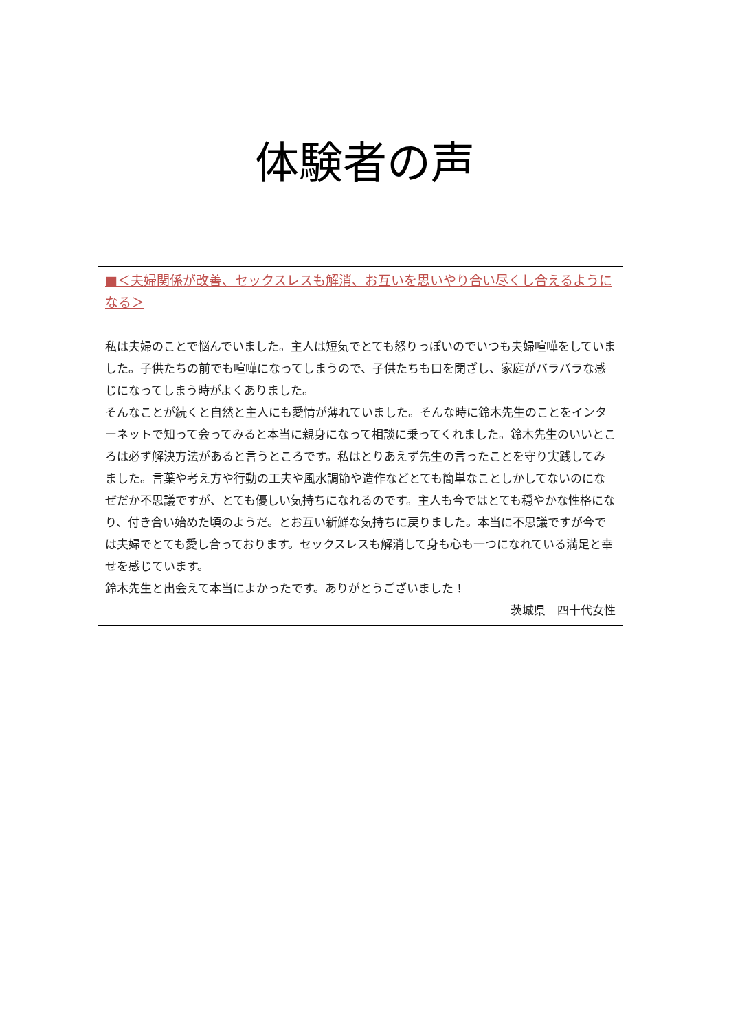体験者の声
■＜夫婦関係が改善、セックスレスも解消、お互いを思いやり合い尽くし合えるようになる＞
私は夫婦のことで悩んでいました。主人は短気でとても怒りっぽいのでいつも夫婦喧嘩をしていました。子供たちの前でも喧嘩になってしまうので、子供たちも口を閉ざし、家庭がバラバラな感じになってしまう時がよくありました。
そんなことが続くと自然と主人にも愛情が薄れていました。そんな時に鈴木先生のことをインターネットで知って会ってみると本当に親身になって相談に乗ってくれました。鈴木先生のいいところは必ず解決方法があると言うところです。私はとりあえず先生の言ったことを守り実践してみました。言葉や考え方や行動の工夫や風水調節や造作などとても簡単なことしかしてないのになぜだか不思議ですが、とても優しい気持ちになれるのです。主人も今ではとても穏やかな性格になり、付き合い始めた頃のようだ。とお互い新鮮な気持ちに戻りました。本当に不思議ですが今では夫婦でとても愛し合っております。セックスレスも解消して身も心も一つになれている満足と幸せを感じています。
鈴木先生と出会えて本当によかったです。ありがとうございました！
茨城県　四十代女性